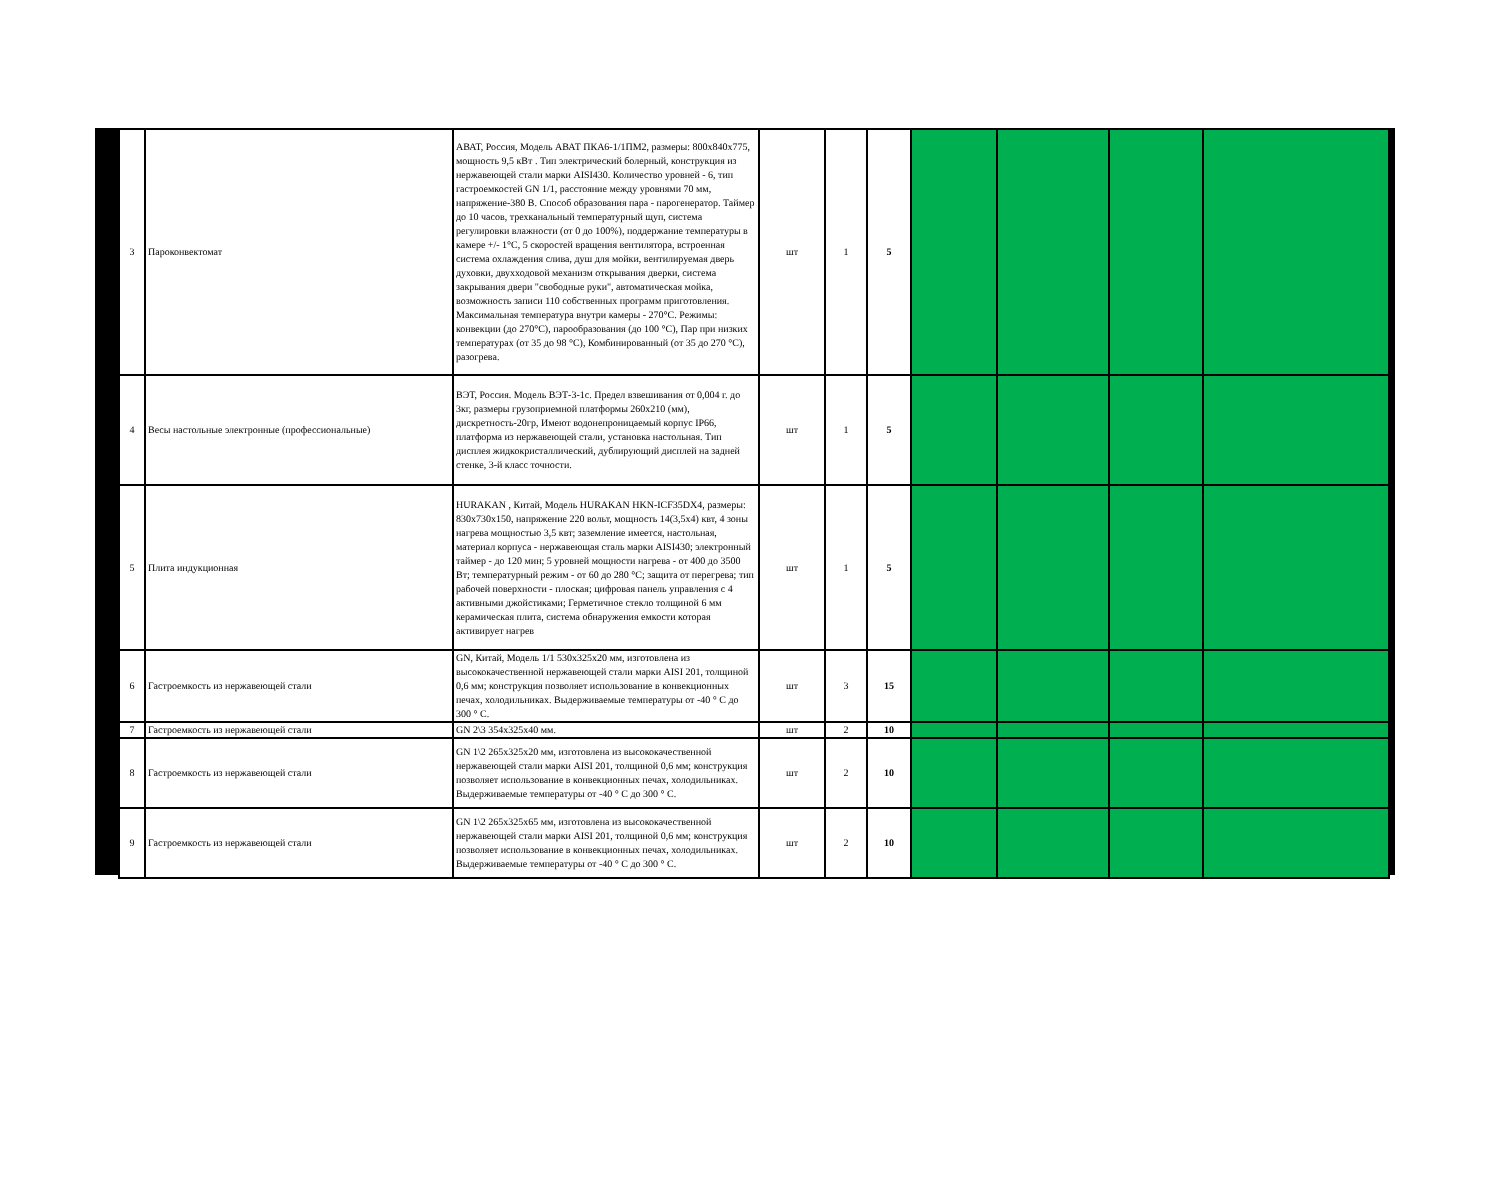| 3 | Пароконвектомат | АВАТ, Россия, Модель АВАТ ПКА6-1/1ПМ2, размеры: 800х840х775, мощность 9,5 кВт . Тип электрический болерный, конструкция из нержавеющей стали марки AISI430. Количество уровней - 6, тип гастроемкостей GN 1/1, расстояние между уровнями 70 мм, напряжение-380 В. Способ образования пара - парогенератор. Таймер до 10 часов, трехканальный температурный щуп, система регулировки влажности (от 0 до 100%), поддержание температуры в камере +/- 1°С, 5 скоростей вращения вентилятора, встроенная система охлаждения слива, душ для мойки, вентилируемая дверь духовки, двухходовой механизм открывания дверки, система закрывания двери "свободные руки", автоматическая мойка, возможность записи 110 собственных программ приготовления. Максимальная температура внутри камеры - 270°С. Режимы: конвекции (до 270°С), парообразования (до 100 °С), Пар при низких температурах (от 35 до 98 °С), Комбинированный (от 35 до 270 °С), разогрева. | шт | 1 | 5 | | | | |
| 4 | Весы настольные электронные (профессиональные) | ВЭТ, Россия. Модель ВЭТ-3-1с. Предел взвешивания от 0,004 г. до 3кг, размеры грузоприемной платформы 260х210 (мм), дискретность-20гр, Имеют водонепроницаемый корпус IP66, платформа из нержавеющей стали, установка настольная. Тип дисплея жидкокристаллический, дублирующий дисплей на задней стенке, 3-й класс точности. | шт | 1 | 5 | | | | |
| 5 | Плита индукционная | HURAKAN , Китай, Модель HURAKAN HKN-ICF35DX4, размеры: 830х730х150, напряжение 220 вольт, мощность 14(3,5х4) квт, 4 зоны нагрева мощностью 3,5 квт; заземление имеется, настольная, материал корпуса - нержавеющая сталь марки AISI430; электронный таймер - до 120 мин; 5 уровней мощности нагрева - от 400 до 3500 Вт; температурный режим - от 60 до 280 °С; защита от перегрева; тип рабочей поверхности - плоская; цифровая панель управления с 4 активными джойстиками; Герметичное стекло толщиной 6 мм керамическая плита, система обнаружения емкости которая активирует нагрев | шт | 1 | 5 | | | | |
| 6 | Гастроемкость из нержавеющей стали | GN, Китай, Модель 1/1 530х325х20 мм, изготовлена из высококачественной нержавеющей стали марки AISI 201, толщиной 0,6 мм; конструкция позволяет использование в конвекционных печах, холодильниках. Выдерживаемые температуры от -40 ° С до 300 ° С. | шт | 3 | 15 | | | | |
| 7 | Гастроемкость из нержавеющей стали | GN 2\3 354х325х40 мм. | шт | 2 | 10 | | | | |
| 8 | Гастроемкость из нержавеющей стали | GN 1\2 265х325х20 мм, изготовлена из высококачественной нержавеющей стали марки AISI 201, толщиной 0,6 мм; конструкция позволяет использование в конвекционных печах, холодильниках. Выдерживаемые температуры от -40 ° С до 300 ° С. | шт | 2 | 10 | | | | |
| 9 | Гастроемкость из нержавеющей стали | GN 1\2 265х325х65 мм, изготовлена из высококачественной нержавеющей стали марки AISI 201, толщиной 0,6 мм; конструкция позволяет использование в конвекционных печах, холодильниках. Выдерживаемые температуры от -40 ° С до 300 ° С. | шт | 2 | 10 | | | | |